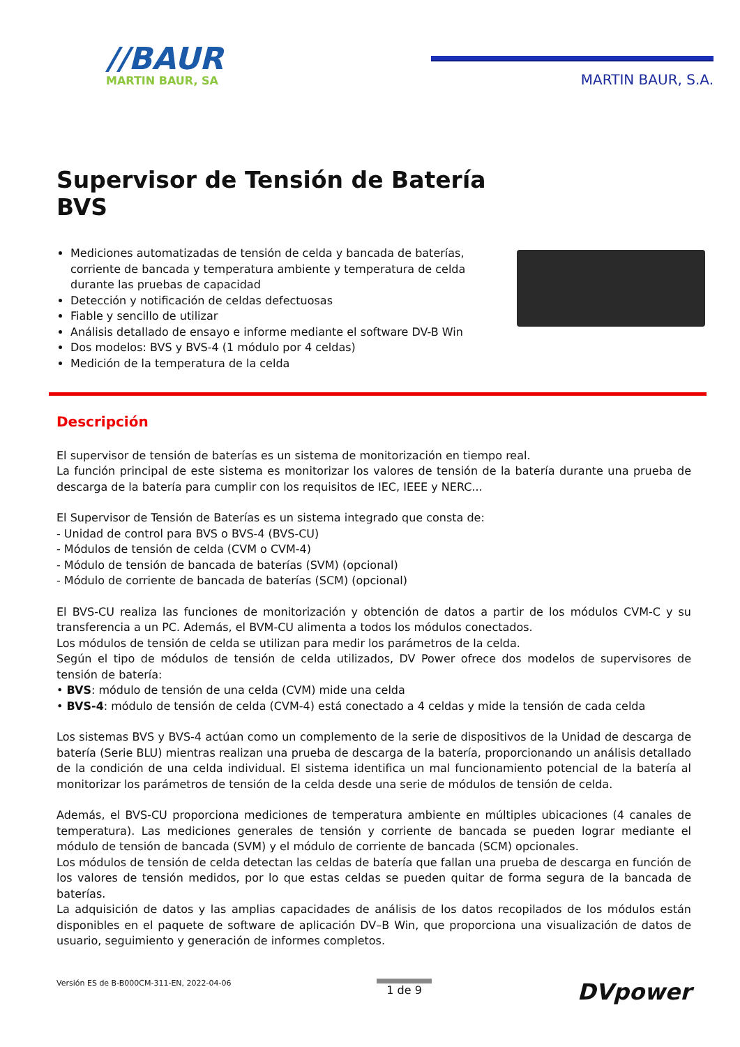//BAUR
MARTIN BAUR, SA
MARTIN BAUR, S.A.
Supervisor de Tensión de Batería
BVS
Mediciones automatizadas de tensión de celda y bancada de baterías, corriente de bancada y temperatura ambiente y temperatura de celda durante las pruebas de capacidad
Detección y notificación de celdas defectuosas
Fiable y sencillo de utilizar
Análisis detallado de ensayo e informe mediante el software DV-B Win
Dos modelos: BVS y BVS-4 (1 módulo por 4 celdas)
Medición de la temperatura de la celda
Descripción
El supervisor de tensión de baterías es un sistema de monitorización en tiempo real.
La función principal de este sistema es monitorizar los valores de tensión de la batería durante una prueba de descarga de la batería para cumplir con los requisitos de IEC, IEEE y NERC...
El Supervisor de Tensión de Baterías es un sistema integrado que consta de:
- Unidad de control para BVS o BVS-4 (BVS-CU)
- Módulos de tensión de celda (CVM o CVM-4)
- Módulo de tensión de bancada de baterías (SVM) (opcional)
- Módulo de corriente de bancada de baterías (SCM) (opcional)
El BVS-CU realiza las funciones de monitorización y obtención de datos a partir de los módulos CVM-C y su transferencia a un PC. Además, el BVM-CU alimenta a todos los módulos conectados.
Los módulos de tensión de celda se utilizan para medir los parámetros de la celda.
Según el tipo de módulos de tensión de celda utilizados, DV Power ofrece dos modelos de supervisores de tensión de batería:
• BVS: módulo de tensión de una celda (CVM) mide una celda
• BVS-4: módulo de tensión de celda (CVM-4) está conectado a 4 celdas y mide la tensión de cada celda
Los sistemas BVS y BVS-4 actúan como un complemento de la serie de dispositivos de la Unidad de descarga de batería (Serie BLU) mientras realizan una prueba de descarga de la batería, proporcionando un análisis detallado de la condición de una celda individual. El sistema identifica un mal funcionamiento potencial de la batería al monitorizar los parámetros de tensión de la celda desde una serie de módulos de tensión de celda.
Además, el BVS-CU proporciona mediciones de temperatura ambiente en múltiples ubicaciones (4 canales de temperatura). Las mediciones generales de tensión y corriente de bancada se pueden lograr mediante el módulo de tensión de bancada (SVM) y el módulo de corriente de bancada (SCM) opcionales.
Los módulos de tensión de celda detectan las celdas de batería que fallan una prueba de descarga en función de los valores de tensión medidos, por lo que estas celdas se pueden quitar de forma segura de la bancada de baterías.
La adquisición de datos y las amplias capacidades de análisis de los datos recopilados de los módulos están disponibles en el paquete de software de aplicación DV–B Win, que proporciona una visualización de datos de usuario, seguimiento y generación de informes completos.
Versión ES de B-B000CM-311-EN, 2022-04-06 1 de 9 DVpower